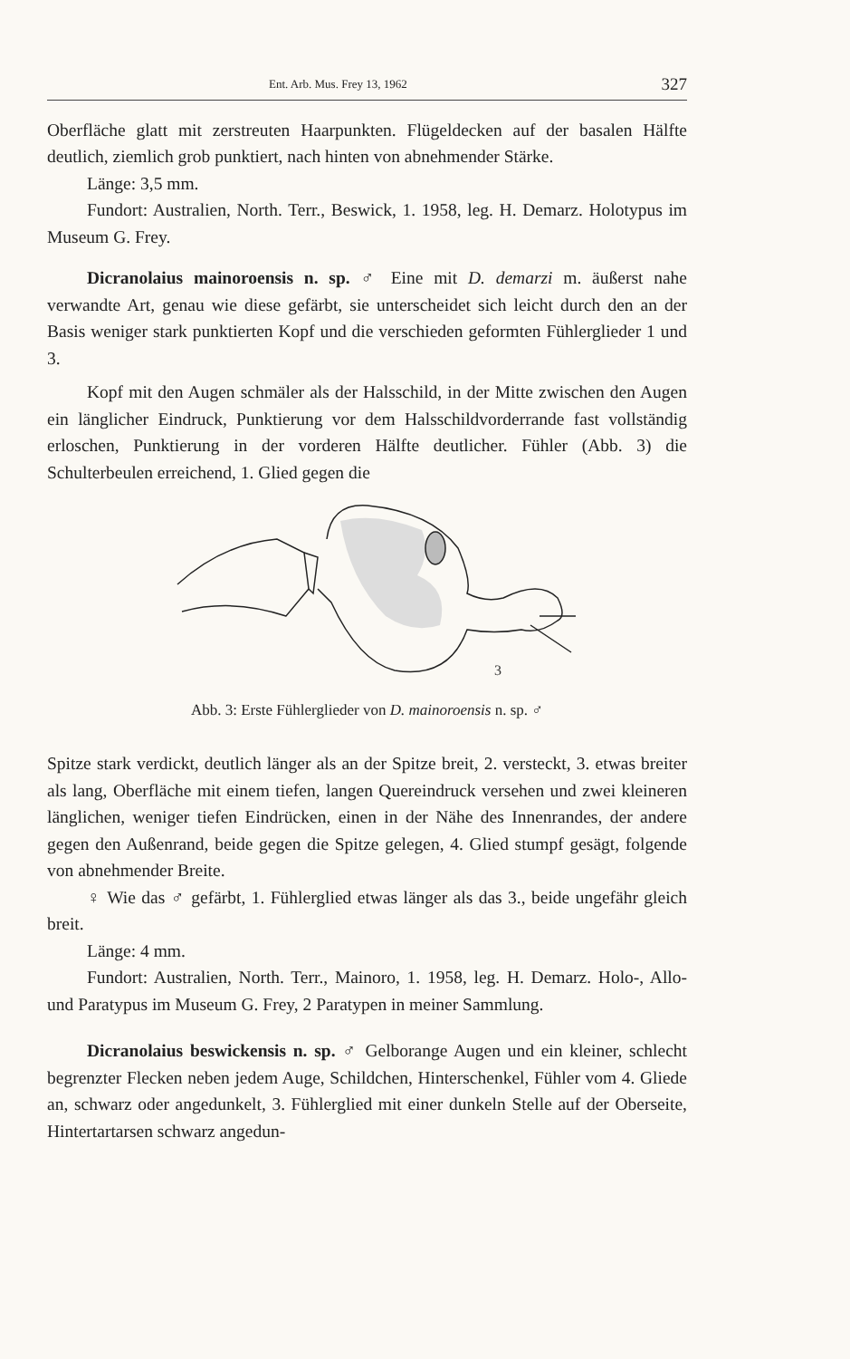Ent. Arb. Mus. Frey 13, 1962 327
Oberfläche glatt mit zerstreuten Haarpunkten. Flügeldecken auf der basalen Hälfte deutlich, ziemlich grob punktiert, nach hinten von abnehmender Stärke.
Länge: 3,5 mm.
Fundort: Australien, North. Terr., Beswick, 1. 1958, leg. H. Demarz. Holotypus im Museum G. Frey.
Dicranolaius mainoroensis n. sp. ♂ Eine mit D. demarzi m. äußerst nahe verwandte Art, genau wie diese gefärbt, sie unterscheidet sich leicht durch den an der Basis weniger stark punktierten Kopf und die verschieden geformten Fühlerglieder 1 und 3.
Kopf mit den Augen schmäler als der Halsschild, in der Mitte zwischen den Augen ein länglicher Eindruck, Punktierung vor dem Halsschildvorderrande fast vollständig erloschen, Punktierung in der vorderen Hälfte deutlicher. Fühler (Abb. 3) die Schulterbeulen erreichend, 1. Glied gegen die
3
Abb. 3: Erste Fühlerglieder von D. mainoroensis n. sp. ♂
Spitze stark verdickt, deutlich länger als an der Spitze breit, 2. versteckt, 3. etwas breiter als lang, Oberfläche mit einem tiefen, langen Quereindruck versehen und zwei kleineren länglichen, weniger tiefen Eindrücken, einen in der Nähe des Innenrandes, der andere gegen den Außenrand, beide gegen die Spitze gelegen, 4. Glied stumpf gesägt, folgende von abnehmender Breite.
♀ Wie das ♂ gefärbt, 1. Fühlerglied etwas länger als das 3., beide ungefähr gleich breit.
Länge: 4 mm.
Fundort: Australien, North. Terr., Mainoro, 1. 1958, leg. H. Demarz. Holo-, Allo- und Paratypus im Museum G. Frey, 2 Paratypen in meiner Sammlung.
Dicranolaius beswickensis n. sp. ♂ Gelborange Augen und ein kleiner, schlecht begrenzter Flecken neben jedem Auge, Schildchen, Hinterschenkel, Fühler vom 4. Gliede an, schwarz oder angedunkelt, 3. Fühlerglied mit einer dunkeln Stelle auf der Oberseite, Hintertartarsen schwarz angedun-